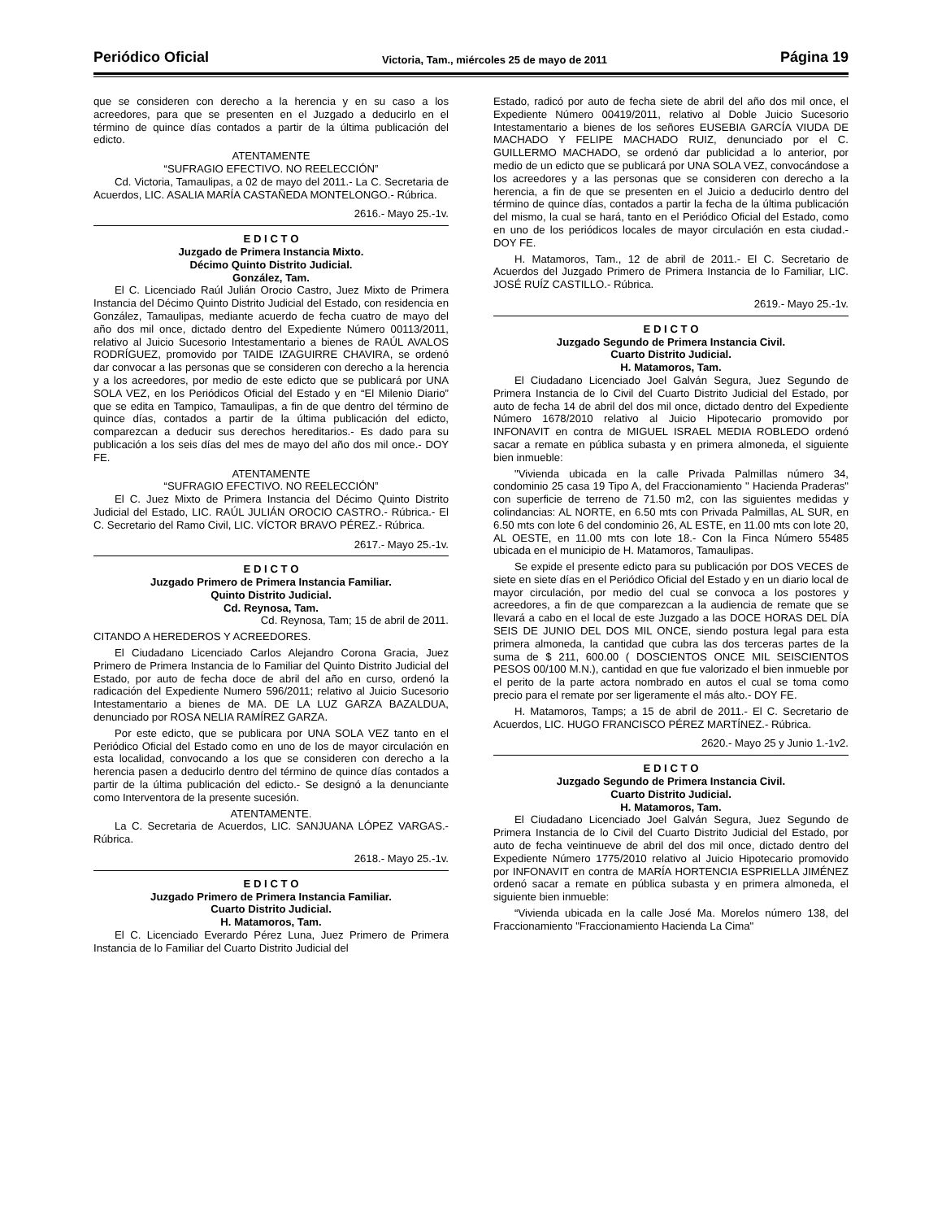Periódico Oficial Victoria, Tam., miércoles 25 de mayo de 2011 Página 19
que se consideren con derecho a la herencia y en su caso a los acreedores, para que se presenten en el Juzgado a deducirlo en el término de quince días contados a partir de la última publicación del edicto.
ATENTAMENTE
“SUFRAGIO EFECTIVO. NO REELECCIÓN”
Cd. Victoria, Tamaulipas, a 02 de mayo del 2011.- La C. Secretaria de Acuerdos, LIC. ASALIA MARÍA CASTAÑEDA MONTELONGO.- Rúbrica.
2616.- Mayo 25.-1v.
E D I C T O
Juzgado de Primera Instancia Mixto.
Décimo Quinto Distrito Judicial.
González, Tam.
El C. Licenciado Raúl Julián Orocio Castro, Juez Mixto de Primera Instancia del Décimo Quinto Distrito Judicial del Estado, con residencia en González, Tamaulipas, mediante acuerdo de fecha cuatro de mayo del año dos mil once, dictado dentro del Expediente Número 00113/2011, relativo al Juicio Sucesorio Intestamentario a bienes de RAÚL AVALOS RODRÍGUEZ, promovido por TAIDE IZAGUIRRE CHAVIRA, se ordenó dar convocar a las personas que se consideren con derecho a la herencia y a los acreedores, por medio de este edicto que se publicará por UNA SOLA VEZ, en los Periódicos Oficial del Estado y en “El Milenio Diario” que se edita en Tampico, Tamaulipas, a fin de que dentro del término de quince días, contados a partir de la última publicación del edicto, comparezcan a deducir sus derechos hereditarios.- Es dado para su publicación a los seis días del mes de mayo del año dos mil once.- DOY FE.
ATENTAMENTE
“SUFRAGIO EFECTIVO. NO REELECCIÓN”
El C. Juez Mixto de Primera Instancia del Décimo Quinto Distrito Judicial del Estado, LIC. RAÚL JULIÁN OROCIO CASTRO.- Rúbrica.- El C. Secretario del Ramo Civil, LIC. VÍCTOR BRAVO PÉREZ.- Rúbrica.
2617.- Mayo 25.-1v.
E D I C T O
Juzgado Primero de Primera Instancia Familiar.
Quinto Distrito Judicial.
Cd. Reynosa, Tam.
Cd. Reynosa, Tam; 15 de abril de 2011.
CITANDO A HEREDEROS Y ACREEDORES.
El Ciudadano Licenciado Carlos Alejandro Corona Gracia, Juez Primero de Primera Instancia de lo Familiar del Quinto Distrito Judicial del Estado, por auto de fecha doce de abril del año en curso, ordenó la radicación del Expediente Numero 596/2011; relativo al Juicio Sucesorio Intestamentario a bienes de MA. DE LA LUZ GARZA BAZALDUA, denunciado por ROSA NELIA RAMÍREZ GARZA.
Por este edicto, que se publicara por UNA SOLA VEZ tanto en el Periódico Oficial del Estado como en uno de los de mayor circulación en esta localidad, convocando a los que se consideren con derecho a la herencia pasen a deducirlo dentro del término de quince días contados a partir de la última publicación del edicto.- Se designó a la denunciante como Interventora de la presente sucesión.
ATENTAMENTE.
La C. Secretaria de Acuerdos, LIC. SANJUANA LÓPEZ VARGAS.- Rúbrica.
2618.- Mayo 25.-1v.
E D I C T O
Juzgado Primero de Primera Instancia Familiar.
Cuarto Distrito Judicial.
H. Matamoros, Tam.
El C. Licenciado Everardo Pérez Luna, Juez Primero de Primera Instancia de lo Familiar del Cuarto Distrito Judicial del
Estado, radicó por auto de fecha siete de abril del año dos mil once, el Expediente Número 00419/2011, relativo al Doble Juicio Sucesorio Intestamentario a bienes de los señores EUSEBIA GARCÍA VIUDA DE MACHADO Y FELIPE MACHADO RUIZ, denunciado por el C. GUILLERMO MACHADO, se ordenó dar publicidad a lo anterior, por medio de un edicto que se publicará por UNA SOLA VEZ, convocándose a los acreedores y a las personas que se consideren con derecho a la herencia, a fin de que se presenten en el Juicio a deducirlo dentro del término de quince días, contados a partir la fecha de la última publicación del mismo, la cual se hará, tanto en el Periódico Oficial del Estado, como en uno de los periódicos locales de mayor circulación en esta ciudad.- DOY FE.
H. Matamoros, Tam., 12 de abril de 2011.- El C. Secretario de Acuerdos del Juzgado Primero de Primera Instancia de lo Familiar, LIC. JOSÉ RUÍZ CASTILLO.- Rúbrica.
2619.- Mayo 25.-1v.
E D I C T O
Juzgado Segundo de Primera Instancia Civil.
Cuarto Distrito Judicial.
H. Matamoros, Tam.
El Ciudadano Licenciado Joel Galván Segura, Juez Segundo de Primera Instancia de lo Civil del Cuarto Distrito Judicial del Estado, por auto de fecha 14 de abril del dos mil once, dictado dentro del Expediente Número 1678/2010 relativo al Juicio Hipotecario promovido por INFONAVIT en contra de MIGUEL ISRAEL MEDIA ROBLEDO ordenó sacar a remate en pública subasta y en primera almoneda, el siguiente bien inmueble:
"Vivienda ubicada en la calle Privada Palmillas número 34, condominio 25 casa 19 Tipo A, del Fraccionamiento " Hacienda Praderas" con superficie de terreno de 71.50 m2, con las siguientes medidas y colindancias: AL NORTE, en 6.50 mts con Privada Palmillas, AL SUR, en 6.50 mts con lote 6 del condominio 26, AL ESTE, en 11.00 mts con lote 20, AL OESTE, en 11.00 mts con lote 18.- Con la Finca Número 55485 ubicada en el municipio de H. Matamoros, Tamaulipas.
Se expide el presente edicto para su publicación por DOS VECES de siete en siete días en el Periódico Oficial del Estado y en un diario local de mayor circulación, por medio del cual se convoca a los postores y acreedores, a fin de que comparezcan a la audiencia de remate que se llevará a cabo en el local de este Juzgado a las DOCE HORAS DEL DÍA SEIS DE JUNIO DEL DOS MIL ONCE, siendo postura legal para esta primera almoneda, la cantidad que cubra las dos terceras partes de la suma de $ 211, 600.00 ( DOSCIENTOS ONCE MIL SEISCIENTOS PESOS 00/100 M.N.), cantidad en que fue valorizado el bien inmueble por el perito de la parte actora nombrado en autos el cual se toma como precio para el remate por ser ligeramente el más alto.- DOY FE.
H. Matamoros, Tamps; a 15 de abril de 2011.- El C. Secretario de Acuerdos, LIC. HUGO FRANCISCO PÉREZ MARTÍNEZ.- Rúbrica.
2620.- Mayo 25 y Junio 1.-1v2.
E D I C T O
Juzgado Segundo de Primera Instancia Civil.
Cuarto Distrito Judicial.
H. Matamoros, Tam.
El Ciudadano Licenciado Joel Galván Segura, Juez Segundo de Primera Instancia de lo Civil del Cuarto Distrito Judicial del Estado, por auto de fecha veintinueve de abril del dos mil once, dictado dentro del Expediente Número 1775/2010 relativo al Juicio Hipotecario promovido por INFONAVIT en contra de MARÍA HORTENCIA ESPRIELLA JIMÉNEZ ordenó sacar a remate en pública subasta y en primera almoneda, el siguiente bien inmueble:
“Vivienda ubicada en la calle José Ma. Morelos número 138, del Fraccionamiento "Fraccionamiento Hacienda La Cima"